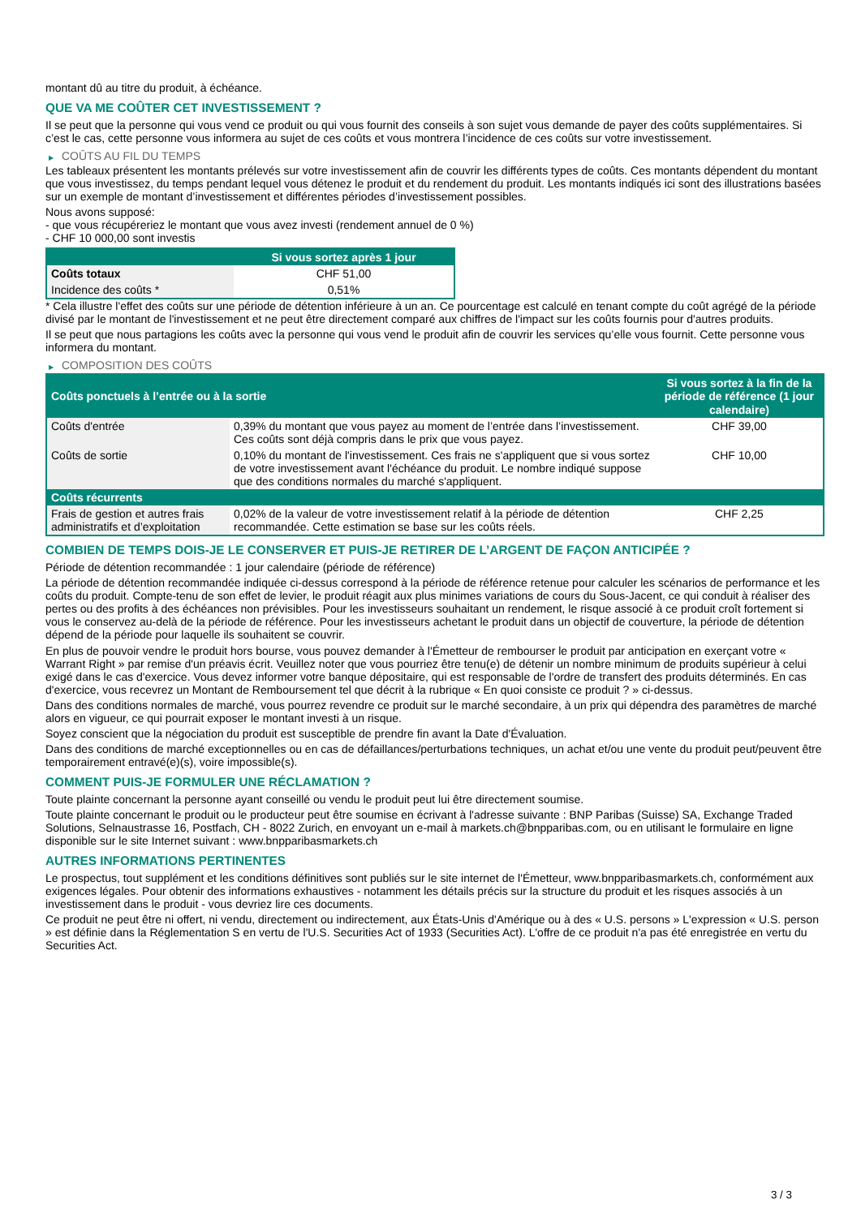montant dû au titre du produit, à échéance.
QUE VA ME COÛTER CET INVESTISSEMENT ?
Il se peut que la personne qui vous vend ce produit ou qui vous fournit des conseils à son sujet vous demande de payer des coûts supplémentaires. Si c’est le cas, cette personne vous informera au sujet de ces coûts et vous montrera l’incidence de ces coûts sur votre investissement.
▶ COÛTS AU FIL DU TEMPS
Les tableaux présentent les montants prélevés sur votre investissement afin de couvrir les différents types de coûts. Ces montants dépendent du montant que vous investissez, du temps pendant lequel vous détenez le produit et du rendement du produit. Les montants indiqués ici sont des illustrations basées sur un exemple de montant d’investissement et différentes périodes d’investissement possibles.
Nous avons supposé:
- que vous récupéreriez le montant que vous avez investi (rendement annuel de 0 %)
- CHF 10 000,00 sont investis
| | Si vous sortez après 1 jour |
| --- | --- |
| Coûts totaux | CHF 51,00 |
| Incidence des coûts * | 0,51% |
* Cela illustre l'effet des coûts sur une période de détention inférieure à un an. Ce pourcentage est calculé en tenant compte du coût agrégé de la période divisé par le montant de l'investissement et ne peut être directement comparé aux chiffres de l'impact sur les coûts fournis pour d'autres produits.
Il se peut que nous partagions les coûts avec la personne qui vous vend le produit afin de couvrir les services qu’elle vous fournit. Cette personne vous informera du montant.
▶ COMPOSITION DES COÛTS
| Coûts ponctuels à l’entrée ou à la sortie | | Si vous sortez à la fin de la période de référence (1 jour calendaire) |
| --- | --- | --- |
| Coûts d'entrée | 0,39% du montant que vous payez au moment de l’entrée dans l’investissement. Ces coûts sont déjà compris dans le prix que vous payez. | CHF 39,00 |
| Coûts de sortie | 0,10% du montant de l'investissement. Ces frais ne s'appliquent que si vous sortez de votre investissement avant l'échéance du produit. Le nombre indiqué suppose que des conditions normales du marché s'appliquent. | CHF 10,00 |
| Coûts récurrents | | |
| Frais de gestion et autres frais administratifs et d’exploitation | 0,02% de la valeur de votre investissement relatif à la période de détention recommandée. Cette estimation se base sur les coûts réels. | CHF 2,25 |
COMBIEN DE TEMPS DOIS-JE LE CONSERVER ET PUIS-JE RETIRER DE L’ARGENT DE FAÇON ANTICIPÉE ?
Période de détention recommandée : 1 jour calendaire (période de référence)
La période de détention recommandée indiquée ci-dessus correspond à la période de référence retenue pour calculer les scénarios de performance et les coûts du produit. Compte-tenu de son effet de levier, le produit réagit aux plus minimes variations de cours du Sous-Jacent, ce qui conduit à réaliser des pertes ou des profits à des échéances non prévisibles. Pour les investisseurs souhaitant un rendement, le risque associé à ce produit croît fortement si vous le conservez au-delà de la période de référence. Pour les investisseurs achetant le produit dans un objectif de couverture, la période de détention dépend de la période pour laquelle ils souhaitent se couvrir.
En plus de pouvoir vendre le produit hors bourse, vous pouvez demander à l'Émetteur de rembourser le produit par anticipation en exerçant votre « Warrant Right » par remise d'un préavis écrit. Veuillez noter que vous pourriez être tenu(e) de détenir un nombre minimum de produits supérieur à celui exigé dans le cas d'exercice. Vous devez informer votre banque dépositaire, qui est responsable de l'ordre de transfert des produits déterminés. En cas d'exercice, vous recevrez un Montant de Remboursement tel que décrit à la rubrique « En quoi consiste ce produit ? » ci-dessus.
Dans des conditions normales de marché, vous pourrez revendre ce produit sur le marché secondaire, à un prix qui dépendra des paramètres de marché alors en vigueur, ce qui pourrait exposer le montant investi à un risque.
Soyez conscient que la négociation du produit est susceptible de prendre fin avant la Date d'Évaluation.
Dans des conditions de marché exceptionnelles ou en cas de défaillances/perturbations techniques, un achat et/ou une vente du produit peut/peuvent être temporairement entravé(e)(s), voire impossible(s).
COMMENT PUIS-JE FORMULER UNE RÉCLAMATION ?
Toute plainte concernant la personne ayant conseillé ou vendu le produit peut lui être directement soumise.
Toute plainte concernant le produit ou le producteur peut être soumise en écrivant à l'adresse suivante : BNP Paribas (Suisse) SA, Exchange Traded Solutions, Selnaustrasse 16, Postfach, CH - 8022 Zurich, en envoyant un e-mail à markets.ch@bnpparibas.com, ou en utilisant le formulaire en ligne disponible sur le site Internet suivant : www.bnpparibasmarkets.ch
AUTRES INFORMATIONS PERTINENTES
Le prospectus, tout supplément et les conditions définitives sont publiés sur le site internet de l'Émetteur, www.bnpparibasmarkets.ch, conformément aux exigences légales. Pour obtenir des informations exhaustives - notamment les détails précis sur la structure du produit et les risques associés à un investissement dans le produit - vous devriez lire ces documents.
Ce produit ne peut être ni offert, ni vendu, directement ou indirectement, aux États-Unis d'Amérique ou à des « U.S. persons » L'expression « U.S. person » est définie dans la Réglementation S en vertu de l'U.S. Securities Act of 1933 (Securities Act). L'offre de ce produit n'a pas été enregistrée en vertu du Securities Act.
3 / 3